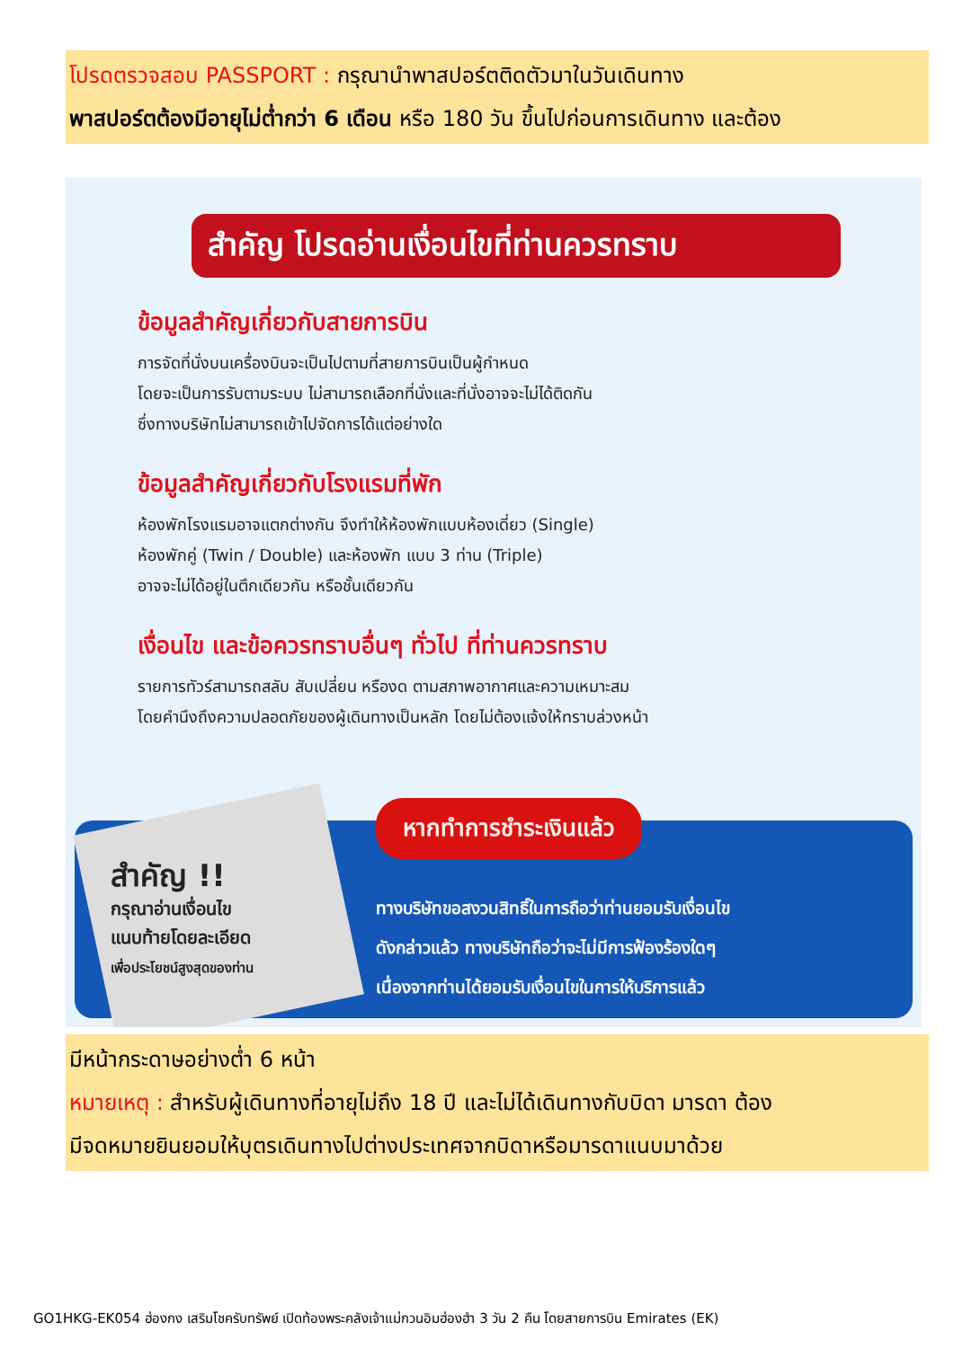โปรดตรวจสอบ PASSPORT : กรุณานำพาสปอร์ตติดตัวมาในวันเดินทาง
พาสปอร์ตต้องมีอายุไม่ต่ำกว่า 6 เดือน หรือ 180 วัน ขึ้นไปก่อนการเดินทาง และต้อง
สำคัญ โปรดอ่านเงื่อนไขที่ท่านควรทราบ
ข้อมูลสำคัญเกี่ยวกับสายการบิน
การจัดที่นั่งบนเครื่องบินจะเป็นไปตามที่สายการบินเป็นผู้กำหนด
โดยจะเป็นการรับตามระบบ ไม่สามารถเลือกที่นั่งและที่นั่งอาจจะไม่ได้ติดกัน
ซึ่งทางบริษัทไม่สามารถเข้าไปจัดการได้แต่อย่างใด
ข้อมูลสำคัญเกี่ยวกับโรงแรมที่พัก
ห้องพักโรงแรมอาจแตกต่างกัน จึงทำให้ห้องพักแบบห้องเดี่ยว (Single)
ห้องพักคู่ (Twin / Double) และห้องพัก แบบ 3 ท่าน (Triple)
อาจจะไม่ได้อยู่ในตึกเดียวกัน หรือชั้นเดียวกัน
เงื่อนไข และข้อควรทราบอื่นๆ ทั่วไป ที่ท่านควรทราบ
รายการทัวร์สามารถสลับ สับเปลี่ยน หรืองด ตามสภาพอากาศและความเหมาะสม
โดยคำนึงถึงความปลอดภัยของผู้เดินทางเป็นหลัก โดยไม่ต้องแจ้งให้ทราบล่วงหน้า
สำคัญ !!
กรุณาอ่านเงื่อนไข
แนบท้ายโดยละเอียด
เพื่อประโยชน์สูงสุดของท่าน
หากทำการชำระเงินแล้ว
ทางบริษัทขอสงวนสิทธิ์ในการถือว่าท่านยอมรับเงื่อนไข
ดังกล่าวแล้ว ทางบริษัทถือว่าจะไม่มีการฟ้องร้องใดๆ
เนื่องจากท่านได้ยอมรับเงื่อนไขในการให้บริการแล้ว
มีหน้ากระดาษอย่างต่ำ 6 หน้า
หมายเหตุ : สำหรับผู้เดินทางที่อายุไม่ถึง 18 ปี และไม่ได้เดินทางกับบิดา มารดา ต้อง
มีจดหมายยินยอมให้บุตรเดินทางไปต่างประเทศจากบิดาหรือมารดาแนบมาด้วย
GO1HKG-EK054 ฮ่องกง เสริมโชครับทรัพย์ เปิดท้องพระคลังเจ้าแม่กวนอิมฮ่องฮำ 3 วัน 2 คืน โดยสายการบิน Emirates (EK)